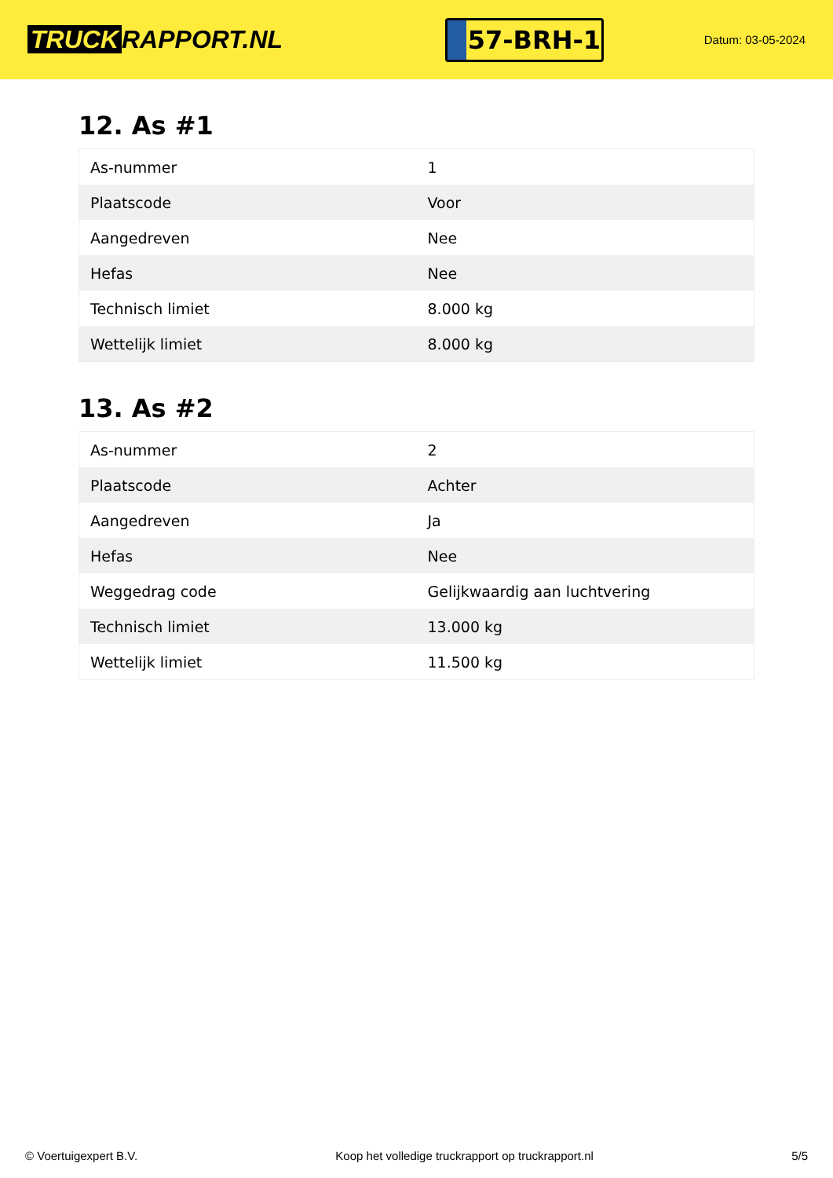TRUCK RAPPORT.NL
57-BRH-1
Datum: 03-05-2024
12. As #1
| As-nummer | 1 |
| Plaatscode | Voor |
| Aangedreven | Nee |
| Hefas | Nee |
| Technisch limiet | 8.000 kg |
| Wettelijk limiet | 8.000 kg |
13. As #2
| As-nummer | 2 |
| Plaatscode | Achter |
| Aangedreven | Ja |
| Hefas | Nee |
| Weggedrag code | Gelijkwaardig aan luchtvering |
| Technisch limiet | 13.000 kg |
| Wettelijk limiet | 11.500 kg |
© Voertuigexpert B.V. Koop het volledige truckrapport op truckrapport.nl 5/5